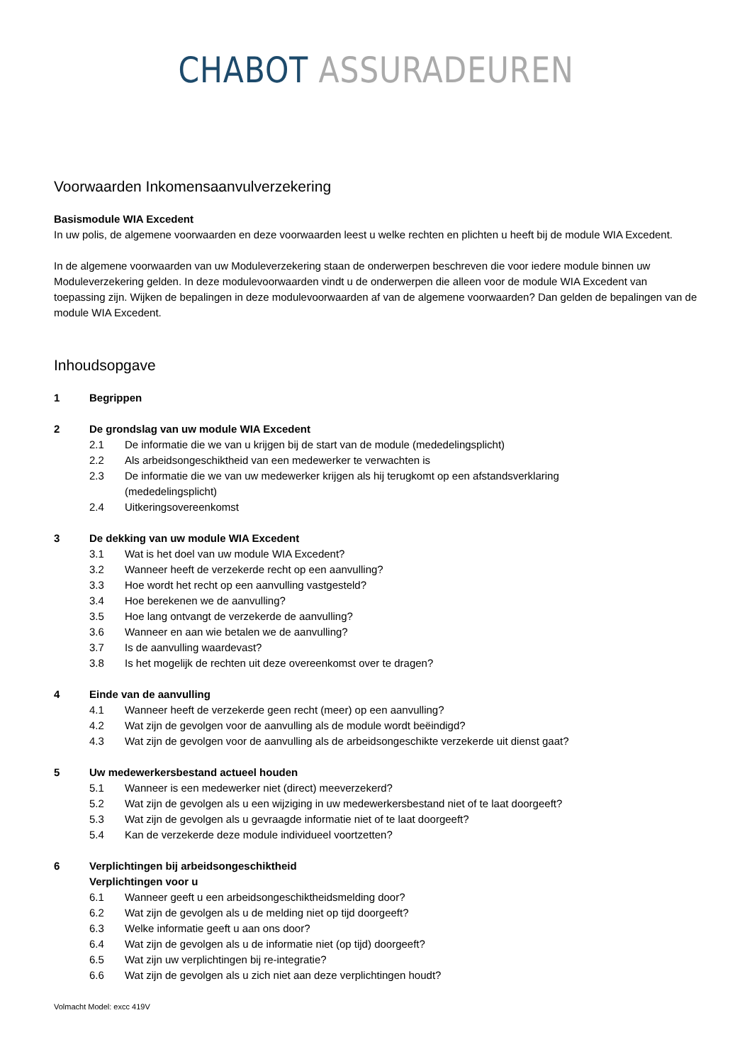CHABOT ASSURADEUREN
Voorwaarden Inkomensaanvulverzekering
Basismodule WIA Excedent
In uw polis, de algemene voorwaarden en deze voorwaarden leest u welke rechten en plichten u heeft bij de module WIA Excedent.
In de algemene voorwaarden van uw Moduleverzekering staan de onderwerpen beschreven die voor iedere module binnen uw Moduleverzekering gelden. In deze modulevoorwaarden vindt u de onderwerpen die alleen voor de module WIA Excedent van toepassing zijn. Wijken de bepalingen in deze modulevoorwaarden af van de algemene voorwaarden? Dan gelden de bepalingen van de module WIA Excedent.
Inhoudsopgave
1 Begrippen
2 De grondslag van uw module WIA Excedent
2.1 De informatie die we van u krijgen bij de start van de module (mededelingsplicht)
2.2 Als arbeidsongeschiktheid van een medewerker te verwachten is
2.3 De informatie die we van uw medewerker krijgen als hij terugkomt op een afstandsverklaring (mededelingsplicht)
2.4 Uitkeringsovereenkomst
3 De dekking van uw module WIA Excedent
3.1 Wat is het doel van uw module WIA Excedent?
3.2 Wanneer heeft de verzekerde recht op een aanvulling?
3.3 Hoe wordt het recht op een aanvulling vastgesteld?
3.4 Hoe berekenen we de aanvulling?
3.5 Hoe lang ontvangt de verzekerde de aanvulling?
3.6 Wanneer en aan wie betalen we de aanvulling?
3.7 Is de aanvulling waardevast?
3.8 Is het mogelijk de rechten uit deze overeenkomst over te dragen?
4 Einde van de aanvulling
4.1 Wanneer heeft de verzekerde geen recht (meer) op een aanvulling?
4.2 Wat zijn de gevolgen voor de aanvulling als de module wordt beëindigd?
4.3 Wat zijn de gevolgen voor de aanvulling als de arbeidsongeschikte verzekerde uit dienst gaat?
5 Uw medewerkersbestand actueel houden
5.1 Wanneer is een medewerker niet (direct) meeverzekerd?
5.2 Wat zijn de gevolgen als u een wijziging in uw medewerkersbestand niet of te laat doorgeeft?
5.3 Wat zijn de gevolgen als u gevraagde informatie niet of te laat doorgeeft?
5.4 Kan de verzekerde deze module individueel voortzetten?
6 Verplichtingen bij arbeidsongeschiktheid
Verplichtingen voor u
6.1 Wanneer geeft u een arbeidsongeschiktheidsmelding door?
6.2 Wat zijn de gevolgen als u de melding niet op tijd doorgeeft?
6.3 Welke informatie geeft u aan ons door?
6.4 Wat zijn de gevolgen als u de informatie niet (op tijd) doorgeeft?
6.5 Wat zijn uw verplichtingen bij re-integratie?
6.6 Wat zijn de gevolgen als u zich niet aan deze verplichtingen houdt?
Volmacht Model: excc 419V